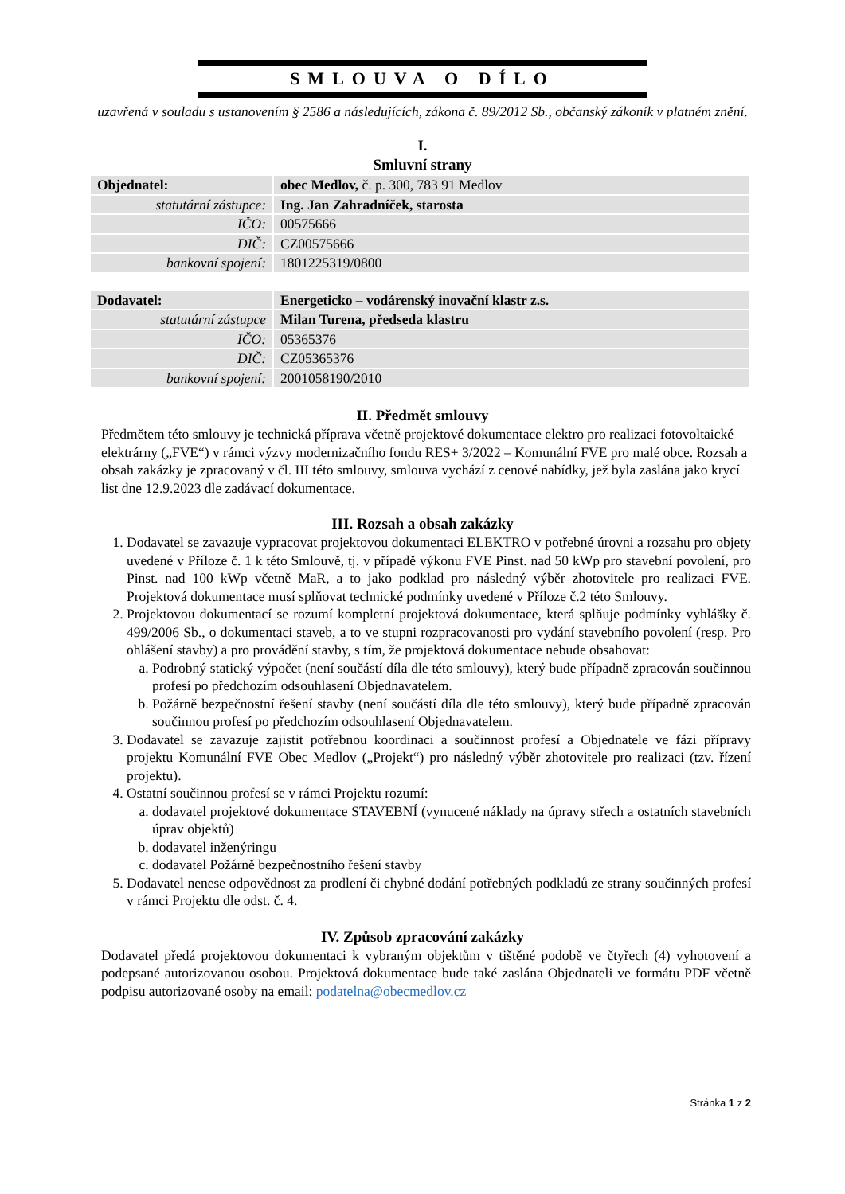SMLOUVA O DÍLO
uzavřená v souladu s ustanovením § 2586 a následujících, zákona č. 89/2012 Sb., občanský zákoník v platném znění.
I.
Smluvní strany
| Objednatel: | obec Medlov, č. p. 300, 783 91 Medlov |
| statutární zástupce: | Ing. Jan Zahradníček, starosta |
| IČO: | 00575666 |
| DIČ: | CZ00575666 |
| bankovní spojení: | 1801225319/0800 |
| Dodavatel: | Energeticko – vodárenský inovační klastr z.s. |
| statutární zástupce | Milan Turena, předseda klastru |
| IČO: | 05365376 |
| DIČ: | CZ05365376 |
| bankovní spojení: | 2001058190/2010 |
II. Předmět smlouvy
Předmětem této smlouvy je technická příprava včetně projektové dokumentace elektro pro realizaci fotovoltaické elektrárny („FVE“) v rámci výzvy modernizačního fondu RES+ 3/2022 – Komunální FVE pro malé obce. Rozsah a obsah zakázky je zpracovaný v čl. III této smlouvy, smlouva vychází z cenové nabídky, jež byla zaslána jako krycí list dne 12.9.2023 dle zadávací dokumentace.
III. Rozsah a obsah zakázky
1. Dodavatel se zavazuje vypracovat projektovou dokumentaci ELEKTRO v potřebné úrovni a rozsahu pro objety uvedené v Příloze č. 1 k této Smlouvě, tj. v případě výkonu FVE Pinst. nad 50 kWp pro stavební povolení, pro Pinst. nad 100 kWp včetně MaR, a to jako podklad pro následný výběr zhotovitele pro realizaci FVE. Projektová dokumentace musí splňovat technické podmínky uvedené v Příloze č.2 této Smlouvy.
2. Projektovou dokumentací se rozumí kompletní projektová dokumentace, která splňuje podmínky vyhlášky č. 499/2006 Sb., o dokumentaci staveb, a to ve stupni rozpracovanosti pro vydání stavebního povolení (resp. Pro ohlášení stavby) a pro provádění stavby, s tím, že projektová dokumentace nebude obsahovat:
a. Podrobný statický výpočet (není součástí díla dle této smlouvy), který bude případně zpracován součinnou profesí po předchozím odsouhlasení Objednavatelem.
b. Požárně bezpečnostní řešení stavby (není součástí díla dle této smlouvy), který bude případně zpracován součinnou profesí po předchozím odsouhlasení Objednavatelem.
3. Dodavatel se zavazuje zajistit potřebnou koordinaci a součinnost profesí a Objednatele ve fázi přípravy projektu Komunální FVE Obec Medlov („Projekt“) pro následný výběr zhotovitele pro realizaci (tzv. řízení projektu).
4. Ostatní součinnou profesí se v rámci Projektu rozumí:
a. dodavatel projektové dokumentace STAVEBNÍ (vynucené náklady na úpravy střech a ostatních stavebních úprav objektů)
b. dodavatel inženýringu
c. dodavatel Požárně bezpečnostního řešení stavby
5. Dodavatel nenese odpovědnost za prodlení či chybné dodání potřebných podkladů ze strany součinných profesí v rámci Projektu dle odst. č. 4.
IV. Způsob zpracování zakázky
Dodavatel předá projektovou dokumentaci k vybraným objektům v tištěné podobě ve čtyřech (4) vyhotovení a podepsané autorizovanou osobou. Projektová dokumentace bude také zaslána Objednateli ve formátu PDF včetně podpisu autorizované osoby na email: podatelna@obecmedlov.cz
Stránka 1 z 2